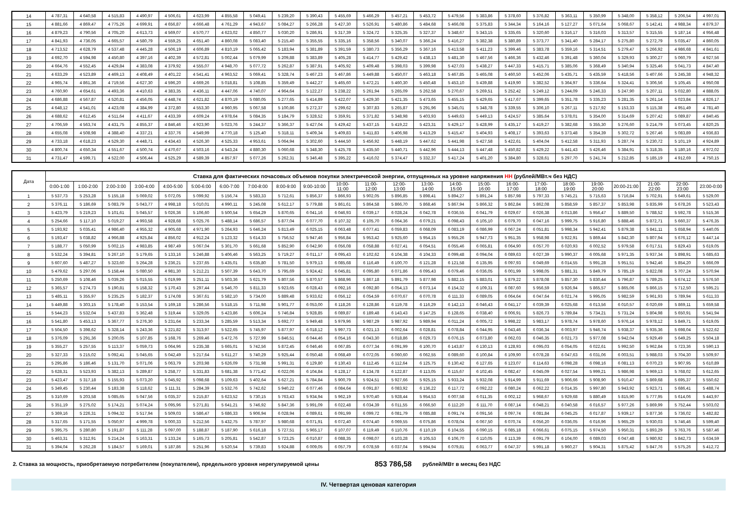| 14 | 4 787,31 | 4 640,58 | 4 515,83 | 4 490,97 | 4 506,61 | 4 623,99 | 4 855,58 | 5 049,41 | 5 239,20 | 5 390,43 | 5 455,69 | 5 466,29 | 5 457,21 | 5 453,72 | 5 479,56 | 5 383,86 | 5 378,60 | 5 376,82 | 5 363,11 | 5 350,99 | 5 348,00 | 5 358,12 | 5 206,54 | 4 997,01 |
| 15 | 4 881,66 | 4 869,47 | 4 775,26 | 4 699,91 | 4 656,87 | 4 666,48 | 4 761,29 | 4 943,67 | 5 084,27 | 5 266,28 | 5 427,30 | 5 526,91 | 5 480,86 | 5 484,68 | 5 466,08 | 5 375,83 | 5 344,34 | 5 164,16 | 5 127,27 | 5 071,64 | 5 068,67 | 5 142,41 | 4 988,34 | 4 879,37 |
| 16 | 4 879,23 | 4 790,56 | 4 705,20 | 4 613,73 | 4 569,07 | 4 570,77 | 4 623,02 | 4 850,77 | 5 030,20 | 5 286,91 | 5 317,39 | 5 324,72 | 5 325,35 | 5 327,37 | 5 348,67 | 5 343,15 | 5 335,65 | 5 320,60 | 5 316,17 | 5 316,03 | 5 313,57 | 5 315,55 | 5 187,14 | 4 956,48 |
| 17 | 4 841,93 | 4 736,05 | 4 665,57 | 4 580,79 | 4 559,25 | 4 651,40 | 4 860,08 | 5 083,40 | 5 215,40 | 5 355,55 | 5 335,16 | 5 358,56 | 5 340,07 | 5 366,24 | 5 416,27 | 5 382,38 | 5 380,89 | 5 373,77 | 5 341,40 | 5 284,17 | 5 275,80 | 5 272,79 | 5 035,47 | 4 860,05 |
| 18 | 4 713,52 | 4 628,79 | 4 537,48 | 4 445,28 | 4 506,19 | 4 606,89 | 4 810,19 | 5 065,42 | 5 183,94 | 5 381,89 | 5 391,59 | 5 380,73 | 5 356,29 | 5 367,16 | 5 413,58 | 5 411,23 | 5 399,46 | 5 383,78 | 5 359,16 | 5 314,51 | 5 279,47 | 5 266,92 | 4 986,68 | 4 841,61 |
| 19 | 4 692,70 | 4 594,98 | 4 450,80 | 4 397,16 | 4 402,39 | 4 572,81 | 5 002,44 | 5 079,99 | 5 209,88 | 5 383,89 | 5 405,28 | 5 414,77 | 5 429,42 | 5 438,13 | 5 481,30 | 5 467,56 | 5 466,36 | 5 432,46 | 5 391,48 | 5 360,04 | 5 329,93 | 5 300,27 | 5 060,79 | 4 927,56 |
| 20 | 4 664,76 | 4 552,45 | 4 429,84 | 4 383,08 | 4 379,92 | 4 555,07 | 4 948,70 | 5 077,72 | 5 262,87 | 5 387,91 | 5 405,92 | 5 409,48 | 5 398,03 | 5 399,98 | 5 427,03 | 5 438,27 | 5 447,33 | 5 415,71 | 5 385,06 | 5 368,49 | 5 340,94 | 5 325,46 | 5 041,73 | 4 847,40 |
| 21 | 4 633,29 | 4 523,89 | 4 469,13 | 4 408,49 | 4 401,22 | 4 541,41 | 4 963,52 | 5 069,41 | 5 328,74 | 5 467,23 | 5 467,86 | 5 449,88 | 5 450,07 | 5 463,18 | 5 467,85 | 5 465,08 | 5 460,50 | 5 452,06 | 5 435,71 | 5 435,59 | 5 418,56 | 5 407,66 | 5 245,38 | 4 948,32 |
| 22 | 4 965,74 | 4 861,36 | 4 719,56 | 4 627,30 | 4 596,20 | 4 669,26 | 5 018,81 | 5 108,85 | 5 359,49 | 5 442,27 | 5 465,60 | 5 472,21 | 5 460,30 | 5 450,48 | 5 453,10 | 5 439,88 | 5 419,90 | 5 382,52 | 5 364,97 | 5 336,64 | 5 324,41 | 5 306,56 | 5 105,45 | 4 950,08 |
| 23 | 4 760,90 | 4 654,61 | 4 493,36 | 4 410,63 | 4 383,35 | 4 436,11 | 4 447,06 | 4 740,07 | 4 964,64 | 5 122,27 | 5 238,22 | 5 261,94 | 5 265,09 | 5 262,58 | 5 270,67 | 5 269,51 | 5 252,42 | 5 249,12 | 5 244,09 | 5 246,33 | 5 247,90 | 5 207,11 | 5 032,80 | 4 888,05 |
| 24 | 4 686,88 | 4 567,87 | 4 520,81 | 4 456,05 | 4 448,74 | 4 621,82 | 4 870,19 | 5 080,05 | 5 277,65 | 5 414,89 | 5 422,07 | 5 429,30 | 5 421,35 | 5 473,65 | 5 455,15 | 5 429,65 | 5 417,67 | 5 399,65 | 5 351,78 | 5 335,23 | 5 281,35 | 5 261,14 | 5 023,84 | 4 826,17 |
| 25 | 4 648,12 | 4 541,01 | 4 423,08 | 4 384,99 | 4 372,80 | 4 553,30 | 4 960,95 | 5 067,58 | 5 100,86 | 5 272,37 | 5 299,62 | 5 307,83 | 5 265,87 | 5 291,96 | 5 345,01 | 5 348,78 | 5 339,55 | 5 306,10 | 5 267,11 | 5 217,92 | 5 153,33 | 5 115,38 | 4 951,49 | 4 781,40 |
| 26 | 4 688,62 | 4 612,45 | 4 511,64 | 4 411,67 | 4 433,39 | 4 609,24 | 4 978,64 | 5 084,35 | 5 184,79 | 5 328,52 | 5 359,91 | 5 371,82 | 5 348,98 | 5 403,93 | 5 449,63 | 5 449,13 | 5 424,57 | 5 385,64 | 5 378,01 | 5 354,00 | 5 314,69 | 5 207,42 | 5 089,87 | 4 840,45 |
| 27 | 4 706,59 | 4 563,74 | 4 431,75 | 4 855,37 | 4 846,46 | 4 923,90 | 5 023,76 | 5 244,37 | 5 366,37 | 5 427,04 | 5 429,42 | 5 437,15 | 5 419,22 | 5 423,31 | 5 429,17 | 5 428,99 | 5 435,17 | 5 419,27 | 5 382,68 | 5 355,30 | 5 276,60 | 5 214,79 | 5 073,45 | 4 820,25 |
| 28 | 4 655,08 | 4 508,98 | 4 388,40 | 4 337,21 | 4 337,76 | 4 549,99 | 4 770,18 | 5 125,40 | 5 318,11 | 5 409,34 | 5 409,83 | 5 411,83 | 5 406,98 | 5 413,29 | 5 415,47 | 5 404,93 | 5 408,17 | 5 393,63 | 5 373,48 | 5 354,39 | 5 302,72 | 5 267,46 | 5 083,89 | 4 936,83 |
| 29 | 4 733,18 | 4 618,23 | 4 529,30 | 4 448,71 | 4 434,43 | 4 526,30 | 4 525,33 | 4 953,61 | 5 064,94 | 5 302,60 | 5 444,50 | 5 456,92 | 5 448,19 | 5 447,62 | 5 441,98 | 5 427,58 | 5 422,61 | 5 404,04 | 5 412,58 | 5 311,93 | 5 287,74 | 5 230,72 | 5 101,19 | 4 924,89 |
| 30 | 4 800,74 | 4 650,34 | 4 551,67 | 4 500,74 | 4 470,67 | 4 503,16 | 4 543,24 | 4 880,30 | 5 060,68 | 5 348,30 | 5 425,78 | 5 435,50 | 5 440,71 | 5 442,96 | 5 444,13 | 5 447,48 | 5 450,82 | 5 429,22 | 5 441,43 | 5 426,46 | 5 384,91 | 5 318,35 | 5 180,16 | 4 972,02 |
| 31 | 4 731,47 | 4 599,71 | 4 522,00 | 4 506,44 | 4 525,29 | 4 589,39 | 4 857,97 | 5 077,26 | 5 262,31 | 5 346,48 | 5 395,22 | 5 416,02 | 5 374,47 | 5 332,37 | 5 417,24 | 5 401,20 | 5 384,80 | 5 328,61 | 5 297,70 | 5 241,74 | 5 212,85 | 5 185,19 | 4 912,69 | 4 750,15 |
| Дата | Ставка для фактических почасовых объемов покупки электрической энергии, отпущенных на уровне напряжения НН (рублей/МВт.ч без НДС) | | | | | | | | | | | | | | | | | | | | | | | |
| --- | --- | --- | --- | --- | --- | --- | --- | --- | --- | --- | --- | --- | --- | --- | --- | --- | --- | --- | --- | --- | --- | --- | --- | --- |
| | 0:00-1:00 | 1:00-2:00 | 2:00-3:00 | 3:00-4:00 | 4:00-5:00 | 5:00-6:00 | 6:00-7:00 | 7:00-8:00 | 8:00-9:00 | 9:00-10:00 | 10:00- 11:00 | 11:00- 12:00 | 12:00- 13:00 | 13:00- 14:00 | 14:00- 15:00 | 15:00- 16:00 | 16:00- 17:00 | 17:00- 18:00 | 18:00- 19:00 | 19:00- 20:00 | 20:00-21:00 | 21:00- 22:00 | 22:00- 23:00 | 23:00-0:00 |
| 1 | 5 537,73 | 5 253,28 | 5 155,18 | 5 069,02 | 5 072,05 | 5 099,92 | 5 156,74 | 5 583,33 | 5 712,61 | 5 856,37 | 5 866,93 | 5 902,05 | 5 896,85 | 5 898,41 | 5 894,27 | 5 891,24 | 5 857,98 | 5 797,33 | 5 745,21 | 5 715,63 | 5 716,84 | 5 702,91 | 5 649,61 | 5 529,00 |
| 2 | 5 376,11 | 5 186,69 | 5 083,79 | 5 043,77 | 4 998,18 | 5 010,01 | 4 990,11 | 5 245,08 | 5 612,17 | 5 779,88 | 5 861,61 | 5 864,58 | 5 866,70 | 5 868,46 | 5 867,94 | 5 866,32 | 5 862,84 | 5 862,08 | 5 858,59 | 5 857,37 | 5 853,98 | 5 835,99 | 5 678,26 | 5 523,43 |
| 3 | 5 423,79 | 5 219,23 | 5 101,61 | 5 045,57 | 5 026,36 | 5 106,60 | 5 500,54 | 5 654,29 | 5 870,65 | 6 041,16 | 6 046,93 | 6 039,17 | 6 028,24 | 6 042,78 | 6 036,55 | 6 041,79 | 6 029,67 | 6 026,38 | 6 013,86 | 5 956,47 | 5 889,50 | 5 788,52 | 5 592,78 | 5 515,36 |
| 4 | 5 254,66 | 5 117,10 | 5 019,27 | 4 993,58 | 4 928,68 | 5 025,76 | 5 488,14 | 5 686,57 | 5 877,04 | 6 077,70 | 6 107,32 | 6 105,70 | 6 064,36 | 6 079,21 | 6 098,43 | 6 105,10 | 6 079,70 | 6 047,16 | 5 999,75 | 5 916,80 | 5 888,46 | 5 872,71 | 5 660,37 | 5 476,35 |
| 5 | 5 193,92 | 5 035,41 | 4 986,40 | 4 955,32 | 4 905,68 | 4 971,90 | 5 264,93 | 5 646,24 | 5 813,49 | 6 025,15 | 6 063,48 | 6 077,41 | 6 059,83 | 6 068,09 | 6 083,19 | 6 086,99 | 6 067,24 | 6 051,81 | 5 998,34 | 5 942,41 | 5 879,38 | 5 841,11 | 5 658,94 | 5 440,05 |
| 6 | 5 193,47 | 5 038,82 | 4 966,88 | 4 925,84 | 4 856,02 | 4 912,24 | 5 123,32 | 5 614,33 | 5 756,52 | 5 947,46 | 5 956,84 | 5 953,42 | 5 925,60 | 5 954,15 | 5 955,26 | 5 947,73 | 5 951,35 | 5 958,98 | 5 922,91 | 5 869,44 | 5 842,30 | 5 807,94 | 5 676,12 | 5 447,14 |
| 7 | 5 188,77 | 5 050,99 | 5 002,15 | 4 983,85 | 4 987,49 | 5 067,04 | 5 301,70 | 5 661,68 | 5 852,90 | 6 042,90 | 6 056,08 | 6 058,88 | 6 027,41 | 6 054,51 | 6 055,46 | 6 065,81 | 6 064,90 | 6 057,70 | 6 020,93 | 6 002,52 | 5 979,58 | 6 017,51 | 5 829,43 | 5 619,05 |
| 8 | 5 532,24 | 5 394,81 | 5 267,10 | 5 179,65 | 5 133,16 | 5 246,88 | 5 406,46 | 5 563,25 | 5 719,27 | 6 011,17 | 6 095,43 | 6 102,62 | 6 104,38 | 6 104,33 | 6 099,48 | 6 094,04 | 6 089,63 | 6 027,39 | 5 990,37 | 6 005,68 | 5 971,35 | 5 937,34 | 5 898,91 | 5 685,63 |
| 9 | 5 607,60 | 5 487,27 | 5 323,60 | 5 264,28 | 5 236,21 | 5 237,65 | 5 435,01 | 5 635,80 | 5 781,50 | 5 979,13 | 6 085,68 | 6 116,49 | 6 100,70 | 6 121,28 | 6 121,58 | 6 135,95 | 6 097,93 | 6 049,69 | 6 014,55 | 5 991,28 | 5 951,51 | 5 942,46 | 5 854,20 | 5 666,09 |
| 10 | 5 479,62 | 5 297,06 | 5 158,44 | 5 080,50 | 4 981,30 | 5 212,21 | 5 507,39 | 5 643,70 | 5 795,69 | 5 924,42 | 6 045,81 | 6 095,80 | 6 071,86 | 6 095,43 | 6 079,46 | 6 036,05 | 6 001,99 | 5 998,05 | 5 881,31 | 5 849,79 | 5 785,19 | 5 822,08 | 5 707,24 | 5 570,94 |
| 11 | 5 250,69 | 5 108,46 | 5 039,26 | 5 015,55 | 5 019,99 | 5 251,11 | 5 503,36 | 5 621,79 | 5 807,56 | 5 870,57 | 5 868,96 | 5 867,18 | 5 891,79 | 5 877,98 | 5 882,15 | 5 883,01 | 5 879,22 | 5 878,08 | 5 857,30 | 5 830,44 | 5 796,87 | 5 789,25 | 5 674,12 | 5 576,50 |
| 12 | 5 365,57 | 5 274,73 | 5 190,81 | 5 158,32 | 5 170,43 | 5 297,44 | 5 546,70 | 5 811,33 | 5 923,65 | 6 028,43 | 6 092,16 | 6 092,80 | 6 054,13 | 6 073,14 | 6 154,32 | 6 109,31 | 6 087,60 | 5 956,59 | 5 926,94 | 5 865,57 | 5 865,06 | 5 866,15 | 5 712,50 | 5 595,21 |
| 13 | 5 485,11 | 5 355,97 | 5 235,25 | 5 182,37 | 5 174,08 | 5 367,61 | 5 582,10 | 5 734,00 | 5 889,48 | 5 933,62 | 6 056,12 | 6 054,59 | 6 070,67 | 6 070,78 | 6 111,33 | 6 089,05 | 6 064,64 | 6 047,64 | 6 021,74 | 5 995,05 | 5 982,59 | 5 961,93 | 5 789,94 | 5 611,33 |
| 14 | 5 449,88 | 5 303,15 | 5 178,40 | 5 153,54 | 5 169,18 | 5 286,56 | 5 518,15 | 5 711,98 | 5 901,77 | 6 053,00 | 6 118,26 | 6 128,86 | 6 119,78 | 6 116,29 | 6 142,13 | 6 046,43 | 6 041,17 | 6 039,39 | 6 025,68 | 6 013,56 | 6 010,57 | 6 020,69 | 5 869,11 | 5 659,58 |
| 15 | 5 544,23 | 5 532,04 | 5 437,83 | 5 362,48 | 5 319,44 | 5 329,05 | 5 423,86 | 5 606,24 | 5 746,84 | 5 928,85 | 6 089,87 | 6 189,48 | 6 143,43 | 6 147,25 | 6 128,65 | 6 038,40 | 6 006,91 | 5 826,73 | 5 789,84 | 5 734,21 | 5 731,24 | 5 804,98 | 5 650,91 | 5 541,94 |
| 16 | 5 541,80 | 5 453,13 | 5 367,77 | 5 276,30 | 5 231,64 | 5 233,34 | 5 285,59 | 5 513,34 | 5 692,77 | 5 949,48 | 5 979,96 | 5 987,29 | 5 987,92 | 5 989,94 | 6 011,24 | 6 005,72 | 5 998,22 | 5 983,17 | 5 978,74 | 5 978,60 | 5 976,14 | 5 978,12 | 5 849,71 | 5 619,05 |
| 17 | 5 504,50 | 5 398,62 | 5 328,14 | 5 243,36 | 5 221,82 | 5 313,97 | 5 522,65 | 5 745,97 | 5 877,97 | 6 018,12 | 5 997,73 | 6 021,13 | 6 002,64 | 6 028,81 | 6 078,84 | 6 044,95 | 6 043,46 | 6 036,34 | 6 003,97 | 5 946,74 | 5 938,37 | 5 935,36 | 5 698,04 | 5 522,62 |
| 18 | 5 376,09 | 5 291,36 | 5 200,05 | 5 107,85 | 5 168,76 | 5 269,46 | 5 472,76 | 5 727,99 | 5 846,51 | 6 044,46 | 6 054,16 | 6 043,30 | 6 018,86 | 6 029,73 | 6 076,15 | 6 073,80 | 6 062,03 | 6 046,35 | 6 021,73 | 5 977,08 | 5 942,04 | 5 929,49 | 5 649,25 | 5 504,18 |
| 19 | 5 355,27 | 5 257,55 | 5 113,37 | 5 059,73 | 5 064,96 | 5 235,38 | 5 665,01 | 5 742,56 | 5 872,45 | 6 046,46 | 6 067,85 | 6 077,34 | 6 091,99 | 6 100,70 | 6 143,87 | 6 130,13 | 6 128,93 | 6 095,03 | 6 054,05 | 6 022,61 | 5 992,50 | 5 962,84 | 5 723,36 | 5 590,13 |
| 20 | 5 327,33 | 5 215,02 | 5 092,41 | 5 045,65 | 5 042,49 | 5 217,64 | 5 611,27 | 5 740,29 | 5 925,44 | 6 050,48 | 6 068,49 | 6 072,05 | 6 060,60 | 6 062,55 | 6 089,60 | 6 100,84 | 6 109,90 | 6 078,28 | 6 047,63 | 6 031,06 | 6 003,51 | 5 988,03 | 5 704,30 | 5 509,97 |
| 21 | 5 295,86 | 5 186,46 | 5 131,70 | 5 071,06 | 5 063,79 | 5 203,98 | 5 626,09 | 5 731,98 | 5 991,31 | 6 129,80 | 6 130,43 | 6 112,45 | 6 112,64 | 6 125,75 | 6 130,42 | 6 127,65 | 6 123,07 | 6 114,63 | 6 098,28 | 6 098,16 | 6 081,13 | 6 070,23 | 5 907,95 | 5 610,89 |
| 22 | 5 628,31 | 5 523,93 | 5 382,13 | 5 289,87 | 5 258,77 | 5 331,83 | 5 681,38 | 5 771,42 | 6 022,06 | 6 104,84 | 6 128,17 | 6 134,78 | 6 122,87 | 6 113,05 | 6 115,67 | 6 102,45 | 6 082,47 | 6 045,09 | 6 027,54 | 5 999,21 | 5 986,98 | 5 969,13 | 5 768,02 | 5 612,65 |
| 23 | 5 423,47 | 5 317,18 | 5 155,93 | 5 073,20 | 5 045,92 | 5 098,68 | 5 109,63 | 5 402,64 | 5 627,21 | 5 784,84 | 5 900,79 | 5 924,51 | 5 927,66 | 5 925,15 | 5 933,24 | 5 932,08 | 5 914,99 | 5 911,69 | 5 906,66 | 5 908,90 | 5 910,47 | 5 869,68 | 5 695,37 | 5 550,62 |
| 24 | 5 349,45 | 5 230,44 | 5 183,38 | 5 118,62 | 5 111,31 | 5 284,39 | 5 532,76 | 5 742,62 | 5 940,22 | 6 077,46 | 6 084,64 | 6 091,87 | 6 083,92 | 6 136,22 | 6 117,72 | 6 092,22 | 6 080,24 | 6 062,22 | 6 014,35 | 5 997,80 | 5 943,92 | 5 923,71 | 5 686,41 | 5 488,74 |
| 25 | 5 310,69 | 5 203,58 | 5 085,65 | 5 047,56 | 5 035,37 | 5 215,87 | 5 623,52 | 5 730,15 | 5 763,43 | 5 934,94 | 5 962,19 | 5 970,40 | 5 928,44 | 5 954,53 | 6 007,58 | 6 011,35 | 6 002,12 | 5 968,67 | 5 929,68 | 5 880,49 | 5 815,90 | 5 777,95 | 5 614,06 | 5 443,97 |
| 26 | 5 351,19 | 5 275,02 | 5 174,21 | 5 074,24 | 5 095,96 | 5 271,81 | 5 641,21 | 5 746,92 | 5 847,36 | 5 991,09 | 6 022,48 | 6 034,39 | 6 011,55 | 6 066,50 | 6 112,20 | 6 111,70 | 6 087,14 | 6 048,21 | 6 040,58 | 6 016,57 | 5 977,26 | 5 869,99 | 5 752,44 | 5 503,02 |
| 27 | 5 369,16 | 5 226,31 | 5 094,32 | 5 517,94 | 5 509,03 | 5 586,47 | 5 686,33 | 5 906,94 | 6 028,94 | 6 089,61 | 6 091,99 | 6 099,72 | 6 081,79 | 6 085,88 | 6 091,74 | 6 091,56 | 6 097,74 | 6 081,84 | 6 045,25 | 6 017,87 | 5 939,17 | 5 877,36 | 5 736,02 | 5 482,82 |
| 28 | 5 317,65 | 5 171,55 | 5 050,97 | 4 999,78 | 5 000,33 | 5 212,56 | 5 432,75 | 5 787,97 | 5 980,68 | 6 071,91 | 6 072,40 | 6 074,40 | 6 069,55 | 6 075,86 | 6 078,04 | 6 067,50 | 6 070,74 | 6 056,20 | 6 036,05 | 6 016,96 | 5 965,29 | 5 930,03 | 5 746,46 | 5 599,40 |
| 29 | 5 395,75 | 5 280,80 | 5 191,87 | 5 111,28 | 5 097,00 | 5 188,87 | 5 187,90 | 5 616,18 | 5 727,51 | 5 965,17 | 6 107,07 | 6 119,49 | 6 110,76 | 6 110,19 | 6 104,55 | 6 090,15 | 6 085,18 | 6 066,61 | 6 075,15 | 5 974,50 | 5 950,31 | 5 893,29 | 5 763,76 | 5 587,46 |
| 30 | 5 463,31 | 5 312,91 | 5 214,24 | 5 163,31 | 5 133,24 | 5 165,73 | 5 205,81 | 5 542,87 | 5 723,25 | 6 010,87 | 6 088,35 | 6 098,07 | 6 103,28 | 6 105,53 | 6 106,70 | 6 110,05 | 6 113,39 | 6 091,79 | 6 104,00 | 6 089,03 | 6 047,48 | 5 980,92 | 5 842,73 | 5 634,59 |
| 31 | 5 394,04 | 5 262,28 | 5 184,57 | 5 169,01 | 5 187,86 | 5 251,96 | 5 520,54 | 5 739,83 | 5 924,88 | 6 009,05 | 6 057,79 | 6 078,59 | 6 037,04 | 5 994,94 | 6 079,81 | 6 063,77 | 6 047,37 | 5 991,18 | 5 960,27 | 5 904,31 | 5 875,42 | 5 847,76 | 5 575,26 | 5 412,72 |
2. Ставка за мощность, приобретаемую потребителем (покупателем), предельного уровня нерегулируемой цены 853 786,58 рублей/МВт в месяц без НДС
IV. Четвертая ценовая категория